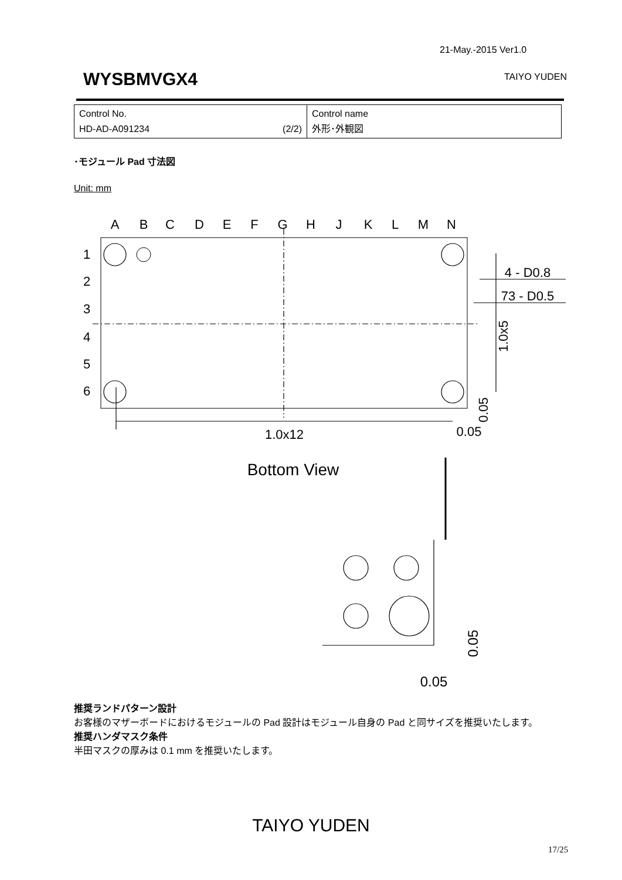21-May.-2015 Ver1.0
WYSBMVGX4 TAIYO YUDEN
| Control No. HD-AD-A091234 (2/2) | Control name 外形･外観図 |
･モジュール Pad 寸法図
Unit: mm
A
B
C
D
E
F
G
H
J
K
L
M
N
1
2
3
4
5
6
1.0x12
0.05
Bottom View
4 - D0.8
73 - D0.5
0.05
1.0x5
0.05
0.05
推奨ランドパターン設計
お客様のマザーボードにおけるモジュールの Pad 設計はモジュール自身の Pad と同サイズを推奨いたします。
推奨ハンダマスク条件
半田マスクの厚みは 0.1 mm を推奨いたします。
TAIYO YUDEN
17/25